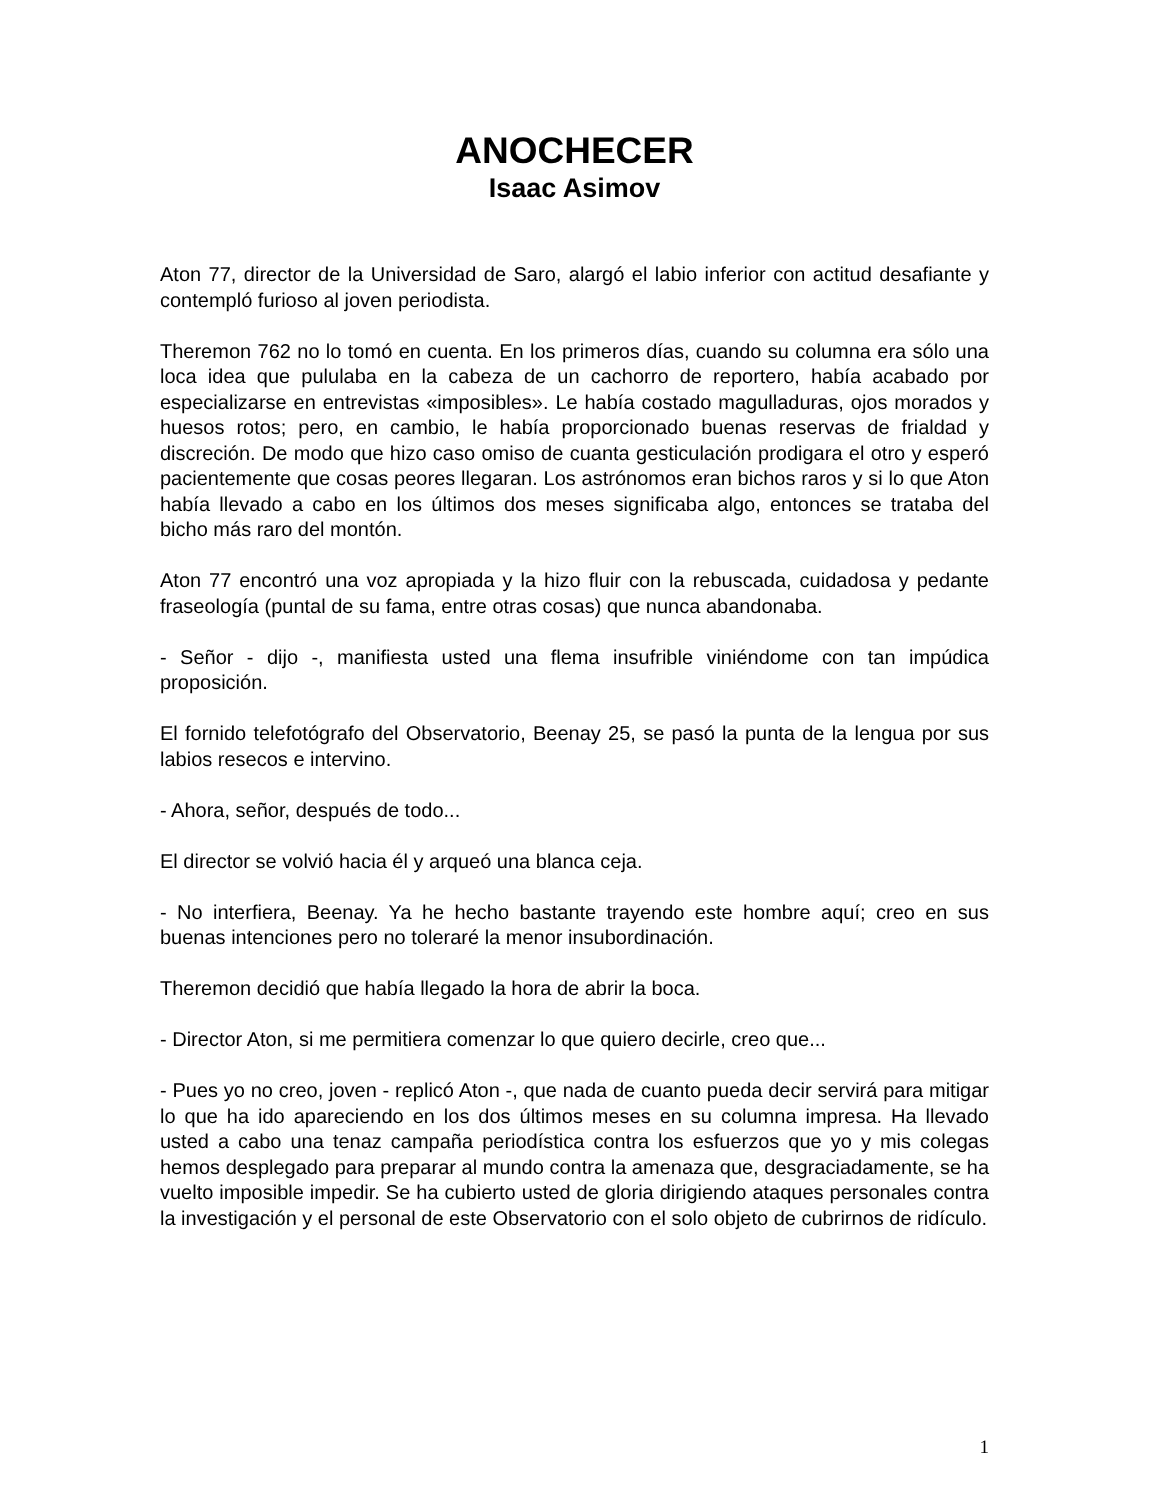ANOCHECER
Isaac Asimov
Aton 77, director de la Universidad de Saro, alargó el labio inferior con actitud desafiante y contempló furioso al joven periodista.
Theremon 762 no lo tomó en cuenta. En los primeros días, cuando su columna era sólo una loca idea que pululaba en la cabeza de un cachorro de reportero, había acabado por especializarse en entrevistas «imposibles». Le había costado magulladuras, ojos morados y huesos rotos; pero, en cambio, le había proporcionado buenas reservas de frialdad y discreción. De modo que hizo caso omiso de cuanta gesticulación prodigara el otro y esperó pacientemente que cosas peores llegaran. Los astrónomos eran bichos raros y si lo que Aton había llevado a cabo en los últimos dos meses significaba algo, entonces se trataba del bicho más raro del montón.
Aton 77 encontró una voz apropiada y la hizo fluir con la rebuscada, cuidadosa y pedante fraseología (puntal de su fama, entre otras cosas) que nunca abandonaba.
- Señor - dijo -, manifiesta usted una flema insufrible viniéndome con tan impúdica proposición.
El fornido telefotógrafo del Observatorio, Beenay 25, se pasó la punta de la lengua por sus labios resecos e intervino.
- Ahora, señor, después de todo...
El director se volvió hacia él y arqueó una blanca ceja.
- No interfiera, Beenay. Ya he hecho bastante trayendo este hombre aquí; creo en sus buenas intenciones pero no toleraré la menor insubordinación.
Theremon decidió que había llegado la hora de abrir la boca.
- Director Aton, si me permitiera comenzar lo que quiero decirle, creo que...
- Pues yo no creo, joven - replicó Aton -, que nada de cuanto pueda decir servirá para mitigar lo que ha ido apareciendo en los dos últimos meses en su columna impresa. Ha llevado usted a cabo una tenaz campaña periodística contra los esfuerzos que yo y mis colegas hemos desplegado para preparar al mundo contra la amenaza que, desgraciadamente, se ha vuelto imposible impedir. Se ha cubierto usted de gloria dirigiendo ataques personales contra la investigación y el personal de este Observatorio con el solo objeto de cubrirnos de ridículo.
1